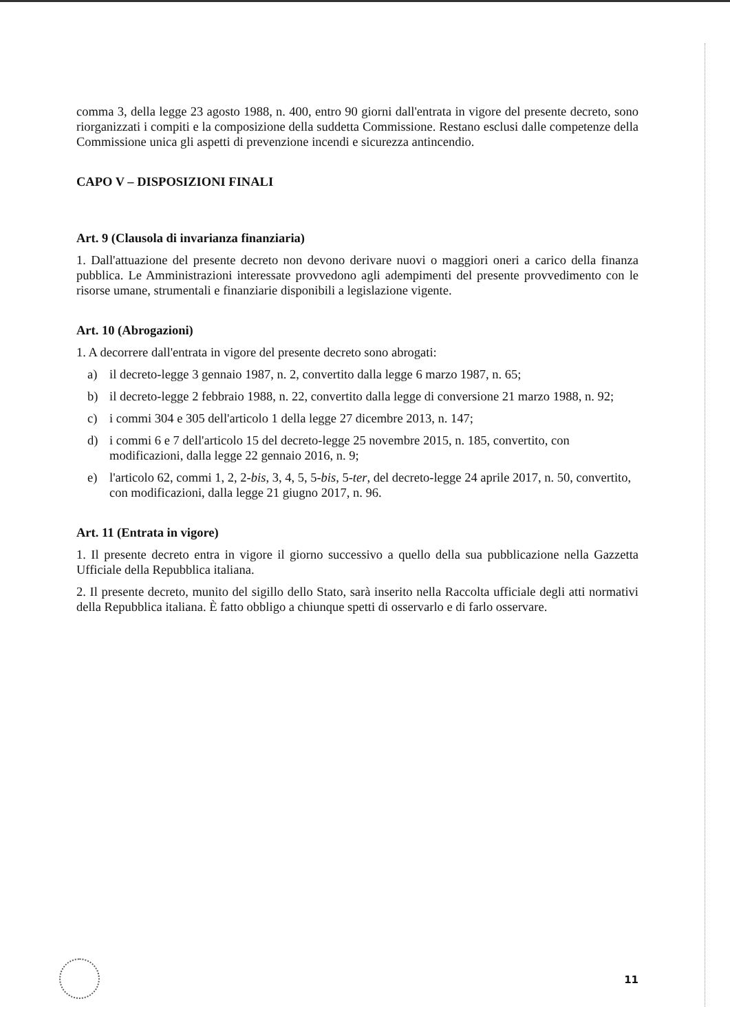comma 3, della legge 23 agosto 1988, n. 400, entro 90 giorni dall'entrata in vigore del presente decreto, sono riorganizzati i compiti e la composizione della suddetta Commissione. Restano esclusi dalle competenze della Commissione unica gli aspetti di prevenzione incendi e sicurezza antincendio.
CAPO V – DISPOSIZIONI FINALI
Art. 9 (Clausola di invarianza finanziaria)
1. Dall'attuazione del presente decreto non devono derivare nuovi o maggiori oneri a carico della finanza pubblica. Le Amministrazioni interessate provvedono agli adempimenti del presente provvedimento con le risorse umane, strumentali e finanziarie disponibili a legislazione vigente.
Art. 10 (Abrogazioni)
1. A decorrere dall'entrata in vigore del presente decreto sono abrogati:
a) il decreto-legge 3 gennaio 1987, n. 2, convertito dalla legge 6 marzo 1987, n. 65;
b) il decreto-legge 2 febbraio 1988, n. 22, convertito dalla legge di conversione 21 marzo 1988, n. 92;
c) i commi 304 e 305 dell'articolo 1 della legge 27 dicembre 2013, n. 147;
d) i commi 6 e 7 dell'articolo 15 del decreto-legge 25 novembre 2015, n. 185, convertito, con modificazioni, dalla legge 22 gennaio 2016, n. 9;
e) l'articolo 62, commi 1, 2, 2-bis, 3, 4, 5, 5-bis, 5-ter, del decreto-legge 24 aprile 2017, n. 50, convertito, con modificazioni, dalla legge 21 giugno 2017, n. 96.
Art. 11 (Entrata in vigore)
1. Il presente decreto entra in vigore il giorno successivo a quello della sua pubblicazione nella Gazzetta Ufficiale della Repubblica italiana.
2. Il presente decreto, munito del sigillo dello Stato, sarà inserito nella Raccolta ufficiale degli atti normativi della Repubblica italiana. È fatto obbligo a chiunque spetti di osservarlo e di farlo osservare.
11